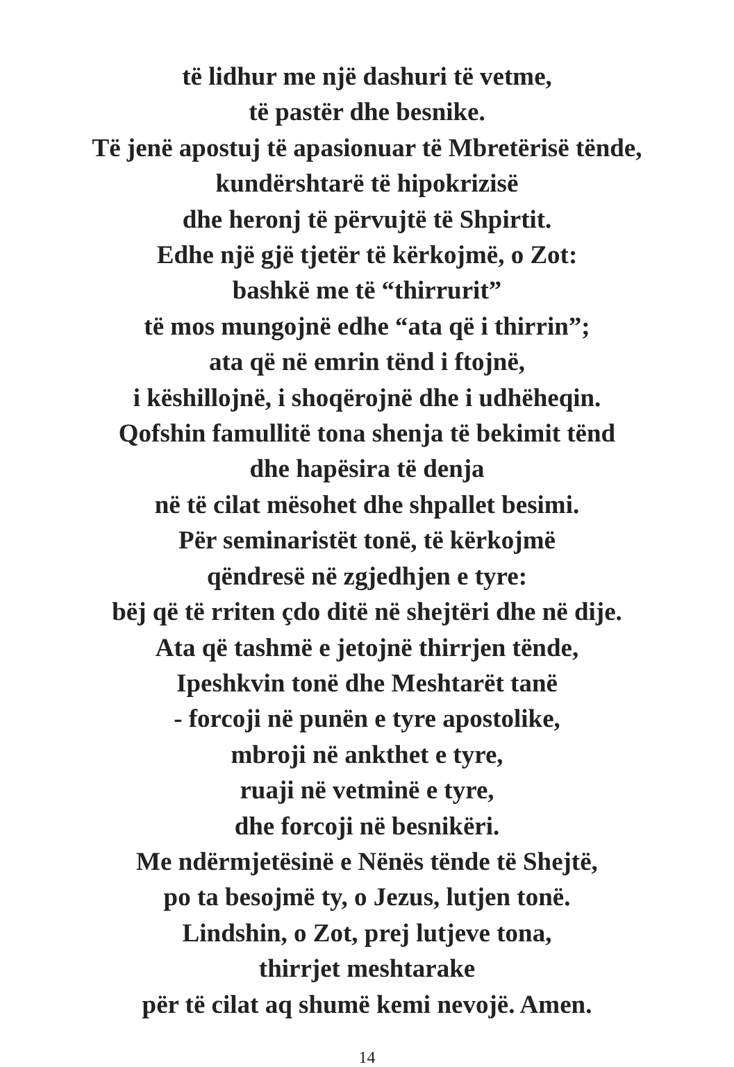të lidhur me një dashuri të vetme,
të pastër dhe besnike.
Të jenë apostuj të apasionuar të Mbretërisë tënde,
kundërshtarë të hipokrizisë
dhe heronj të përvujtë të Shpirtit.
Edhe një gjë tjetër të kërkojmë, o Zot:
bashkë me të “thirrurit”
të mos mungojnë edhe “ata që i thirrin”;
ata që në emrin tënd i ftojnë,
i këshillojnë, i shoqërojnë dhe i udhëheqin.
Qofshin famullitë tona shenja të bekimit tënd
dhe hapësira të denja
në të cilat mësohet dhe shpallet besimi.
Për seminaristët tonë, të kërkojmë
qëndresë në zgjedhjen e tyre:
bëj që të rriten çdo ditë në shejtëri dhe në dije.
Ata që tashmë e jetojnë thirrjen tënde,
Ipeshkvin tonë dhe Meshtarët tanë
- forcoji në punën e tyre apostolike,
mbroji në ankthet e tyre,
ruaji në vetminë e tyre,
dhe forcoji në besnikëri.
Me ndërmjetësinë e Nënës tënde të Shejtë,
po ta besojmë ty, o Jezus, lutjen tonë.
Lindshin, o Zot, prej lutjeve tona,
thirrjet meshtarake
për të cilat aq shumë kemi nevojë. Amen.
14